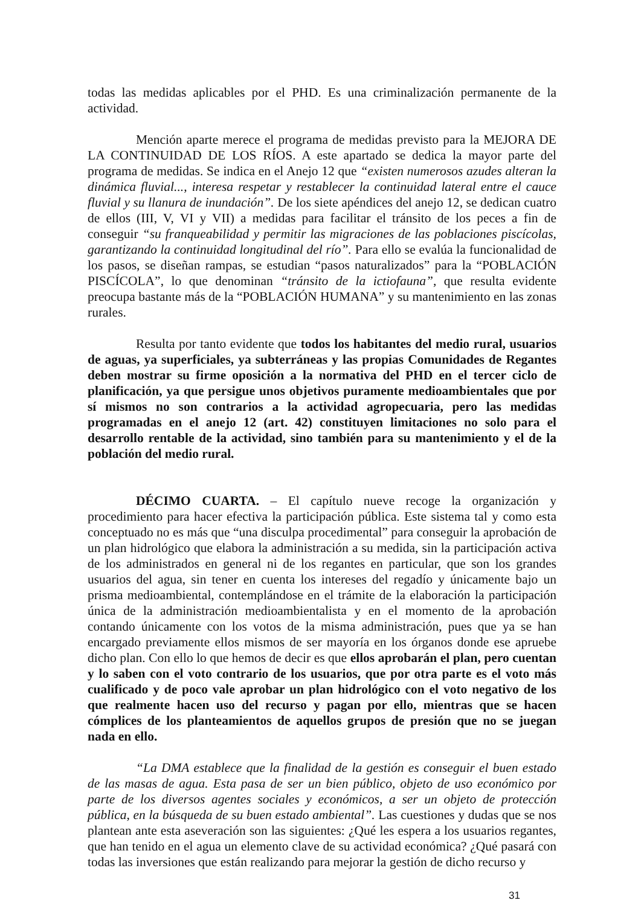todas las medidas aplicables por el PHD. Es una criminalización permanente de la actividad.
Mención aparte merece el programa de medidas previsto para la MEJORA DE LA CONTINUIDAD DE LOS RÍOS. A este apartado se dedica la mayor parte del programa de medidas. Se indica en el Anejo 12 que “existen numerosos azudes alteran la dinámica fluvial..., interesa respetar y restablecer la continuidad lateral entre el cauce fluvial y su llanura de inundación”. De los siete apéndices del anejo 12, se dedican cuatro de ellos (III, V, VI y VII) a medidas para facilitar el tránsito de los peces a fin de conseguir “su franqueabilidad y permitir las migraciones de las poblaciones piscícolas, garantizando la continuidad longitudinal del río”. Para ello se evalúa la funcionalidad de los pasos, se diseñan rampas, se estudian “pasos naturalizados” para la “POBLACIÓN PISCÍCOLA”, lo que denominan “tránsito de la ictiofauna”, que resulta evidente preocupa bastante más de la “POBLACIÓN HUMANA” y su mantenimiento en las zonas rurales.
Resulta por tanto evidente que todos los habitantes del medio rural, usuarios de aguas, ya superficiales, ya subterráneas y las propias Comunidades de Regantes deben mostrar su firme oposición a la normativa del PHD en el tercer ciclo de planificación, ya que persigue unos objetivos puramente medioambientales que por sí mismos no son contrarios a la actividad agropecuaria, pero las medidas programadas en el anejo 12 (art. 42) constituyen limitaciones no solo para el desarrollo rentable de la actividad, sino también para su mantenimiento y el de la población del medio rural.
DÉCIMO CUARTA. – El capítulo nueve recoge la organización y procedimiento para hacer efectiva la participación pública. Este sistema tal y como esta conceptuado no es más que “una disculpa procedimental” para conseguir la aprobación de un plan hidrológico que elabora la administración a su medida, sin la participación activa de los administrados en general ni de los regantes en particular, que son los grandes usuarios del agua, sin tener en cuenta los intereses del regadío y únicamente bajo un prisma medioambiental, contemplándose en el trámite de la elaboración la participación única de la administración medioambientalista y en el momento de la aprobación contando únicamente con los votos de la misma administración, pues que ya se han encargado previamente ellos mismos de ser mayoría en los órganos donde ese apruebe dicho plan. Con ello lo que hemos de decir es que ellos aprobarán el plan, pero cuentan y lo saben con el voto contrario de los usuarios, que por otra parte es el voto más cualificado y de poco vale aprobar un plan hidrológico con el voto negativo de los que realmente hacen uso del recurso y pagan por ello, mientras que se hacen cómplices de los planteamientos de aquellos grupos de presión que no se juegan nada en ello.
“La DMA establece que la finalidad de la gestión es conseguir el buen estado de las masas de agua. Esta pasa de ser un bien público, objeto de uso económico por parte de los diversos agentes sociales y económicos, a ser un objeto de protección pública, en la búsqueda de su buen estado ambiental”. Las cuestiones y dudas que se nos plantean ante esta aseveración son las siguientes: ¿Qué les espera a los usuarios regantes, que han tenido en el agua un elemento clave de su actividad económica? ¿Qué pasará con todas las inversiones que están realizando para mejorar la gestión de dicho recurso y
31